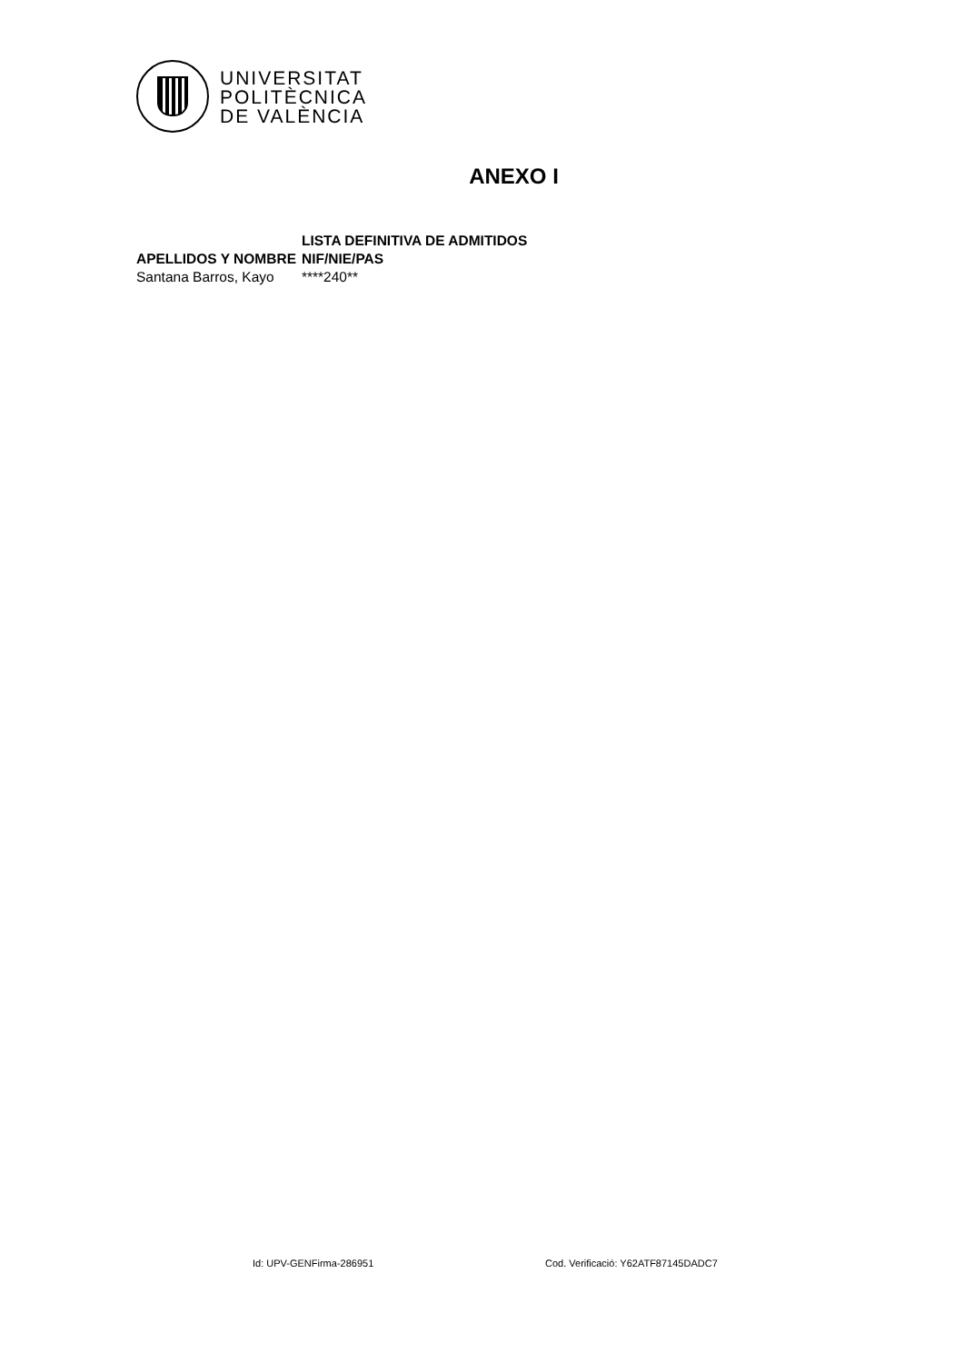UNIVERSITAT
POLITÈCNICA
DE VALÈNCIA
ANEXO I
| | LISTA DEFINITIVA DE ADMITIDOS |
| --- | --- |
| APELLIDOS Y NOMBRE | NIF/NIE/PAS |
| Santana Barros, Kayo | ****240** |
Id: UPV-GENFirma-286951
Cod. Verificació: Y62ATF87145DADC7